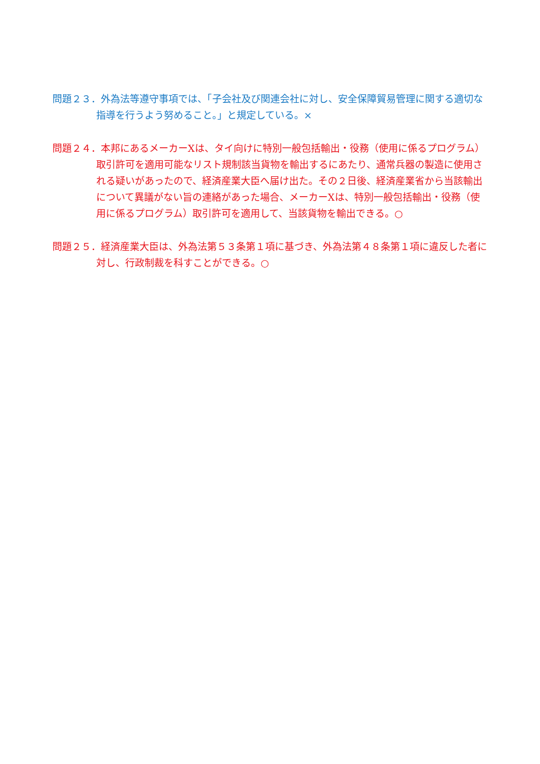問題２３．外為法等遵守事項では、「子会社及び関連会社に対し、安全保障貿易管理に関する適切な指導を行うよう努めること。」と規定している。×
問題２４．本邦にあるメーカーXは、タイ向けに特別一般包括輸出・役務（使用に係るプログラム）取引許可を適用可能なリスト規制該当貨物を輸出するにあたり、通常兵器の製造に使用される疑いがあったので、経済産業大臣へ届け出た。その２日後、経済産業省から当該輸出について異議がない旨の連絡があった場合、メーカーXは、特別一般包括輸出・役務（使用に係るプログラム）取引許可を適用して、当該貨物を輸出できる。○
問題２５．経済産業大臣は、外為法第５３条第１項に基づき、外為法第４８条第１項に違反した者に対し、行政制裁を科すことができる。○